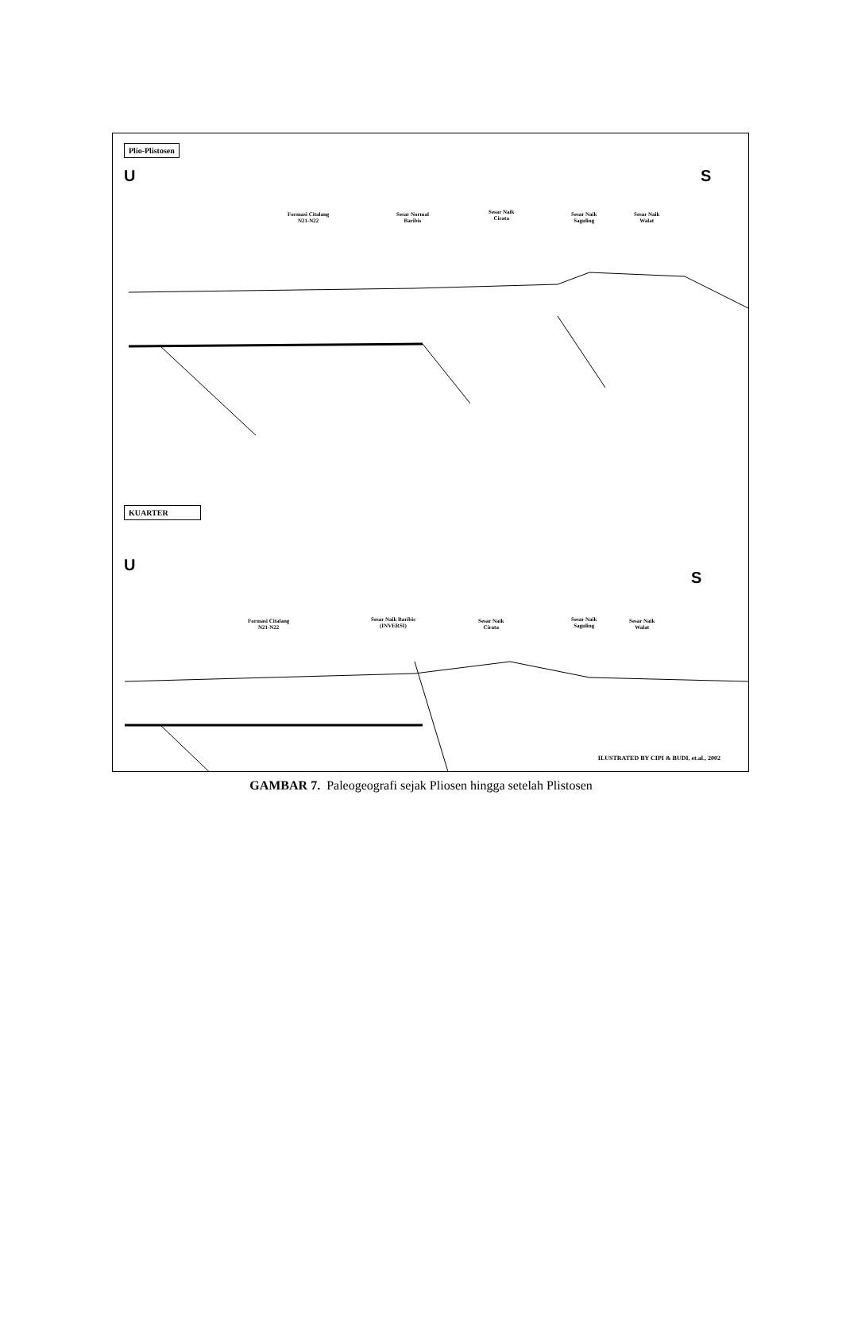Plio-Plistosen
U S
Formasi Citalang
N21-N22
Sesar Normal
Baribis
Sesar Naik
Cirata
Sesar Naik
Saguling
Sesar Naik
Walat
KUARTER
U
S
Formasi Citalang
N21-N22
Sesar Naik Baribis
(INVERSI)
Sesar Naik
Cirata
Sesar Naik
Saguling
Sesar Naik
Walat
ILUSTRATED BY CIPI & BUDI, et.al., 2002
GAMBAR 7. Paleogeografi sejak Pliosen hingga setelah Plistosen